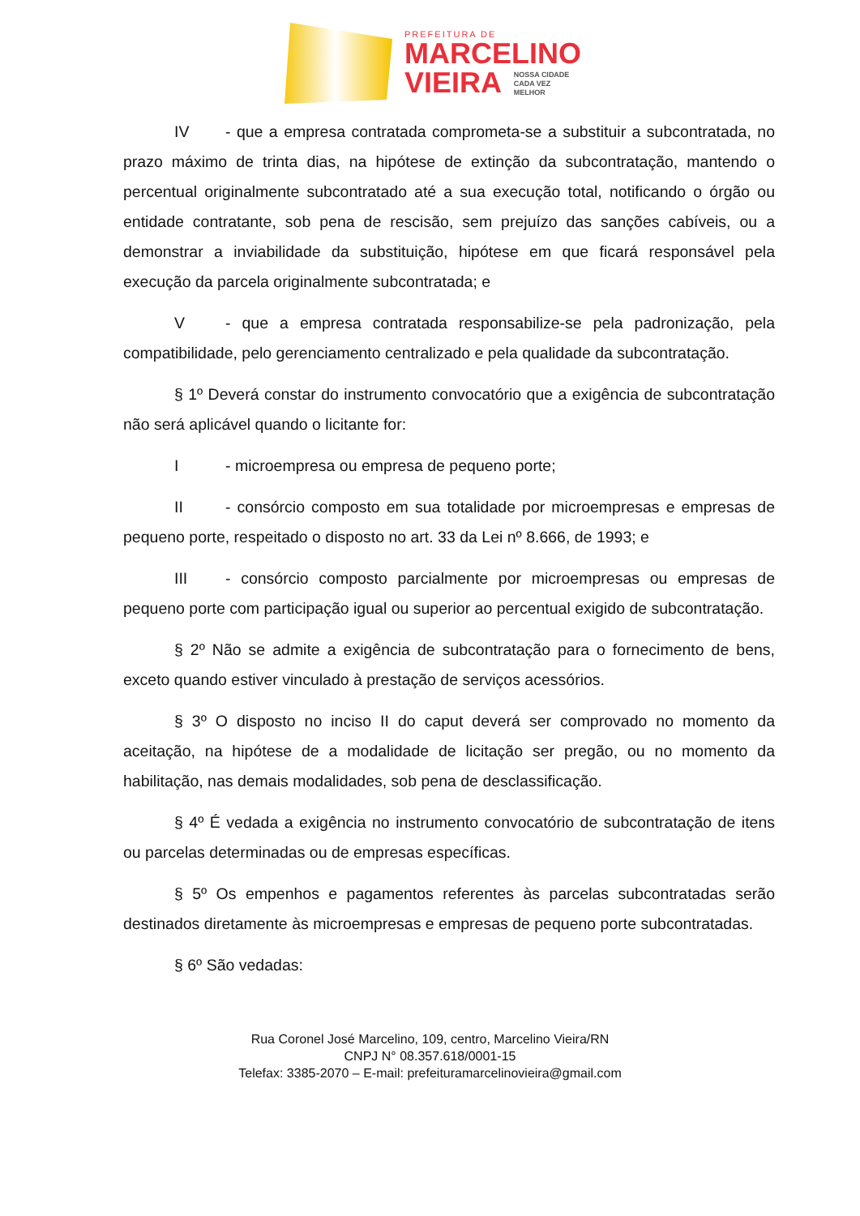PREFEITURA DE
MARCELINO
VIEIRA NOSSA CIDADE
CADA VEZ
MELHOR
IV - que a empresa contratada comprometa-se a substituir a subcontratada, no prazo máximo de trinta dias, na hipótese de extinção da subcontratação, mantendo o percentual originalmente subcontratado até a sua execução total, notificando o órgão ou entidade contratante, sob pena de rescisão, sem prejuízo das sanções cabíveis, ou a demonstrar a inviabilidade da substituição, hipótese em que ficará responsável pela execução da parcela originalmente subcontratada; e
V - que a empresa contratada responsabilize-se pela padronização, pela compatibilidade, pelo gerenciamento centralizado e pela qualidade da subcontratação.
§ 1º Deverá constar do instrumento convocatório que a exigência de subcontratação não será aplicável quando o licitante for:
I - microempresa ou empresa de pequeno porte;
II - consórcio composto em sua totalidade por microempresas e empresas de pequeno porte, respeitado o disposto no art. 33 da Lei nº 8.666, de 1993; e
III - consórcio composto parcialmente por microempresas ou empresas de pequeno porte com participação igual ou superior ao percentual exigido de subcontratação.
§ 2º Não se admite a exigência de subcontratação para o fornecimento de bens, exceto quando estiver vinculado à prestação de serviços acessórios.
§ 3º O disposto no inciso II do caput deverá ser comprovado no momento da aceitação, na hipótese de a modalidade de licitação ser pregão, ou no momento da habilitação, nas demais modalidades, sob pena de desclassificação.
§ 4º É vedada a exigência no instrumento convocatório de subcontratação de itens ou parcelas determinadas ou de empresas específicas.
§ 5º Os empenhos e pagamentos referentes às parcelas subcontratadas serão destinados diretamente às microempresas e empresas de pequeno porte subcontratadas.
§ 6º São vedadas:
Rua Coronel José Marcelino, 109, centro, Marcelino Vieira/RN
CNPJ N° 08.357.618/0001-15
Telefax: 3385-2070 – E-mail: prefeituramarcelinovieira@gmail.com